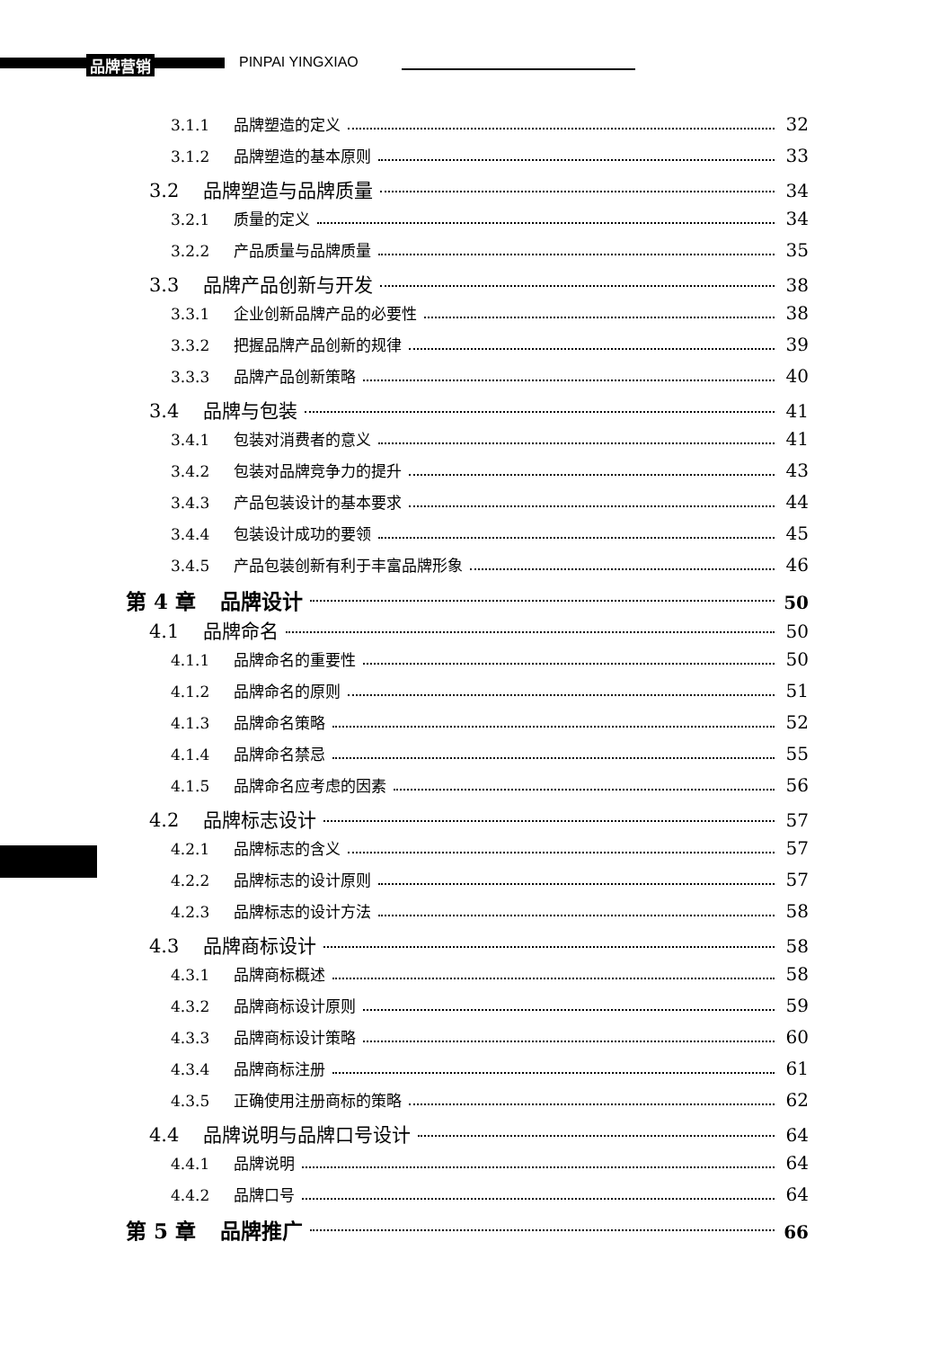品牌营销 PINPAI YINGXIAO
3.1.1 品牌塑造的定义 32
3.1.2 品牌塑造的基本原则 33
3.2 品牌塑造与品牌质量 34
3.2.1 质量的定义 34
3.2.2 产品质量与品牌质量 35
3.3 品牌产品创新与开发 38
3.3.1 企业创新品牌产品的必要性 38
3.3.2 把握品牌产品创新的规律 39
3.3.3 品牌产品创新策略 40
3.4 品牌与包装 41
3.4.1 包装对消费者的意义 41
3.4.2 包装对品牌竞争力的提升 43
3.4.3 产品包装设计的基本要求 44
3.4.4 包装设计成功的要领 45
3.4.5 产品包装创新有利于丰富品牌形象 46
第 4 章 品牌设计 50
4.1 品牌命名 50
4.1.1 品牌命名的重要性 50
4.1.2 品牌命名的原则 51
4.1.3 品牌命名策略 52
4.1.4 品牌命名禁忌 55
4.1.5 品牌命名应考虑的因素 56
4.2 品牌标志设计 57
4.2.1 品牌标志的含义 57
4.2.2 品牌标志的设计原则 57
4.2.3 品牌标志的设计方法 58
4.3 品牌商标设计 58
4.3.1 品牌商标概述 58
4.3.2 品牌商标设计原则 59
4.3.3 品牌商标设计策略 60
4.3.4 品牌商标注册 61
4.3.5 正确使用注册商标的策略 62
4.4 品牌说明与品牌口号设计 64
4.4.1 品牌说明 64
4.4.2 品牌口号 64
第 5 章 品牌推广 66